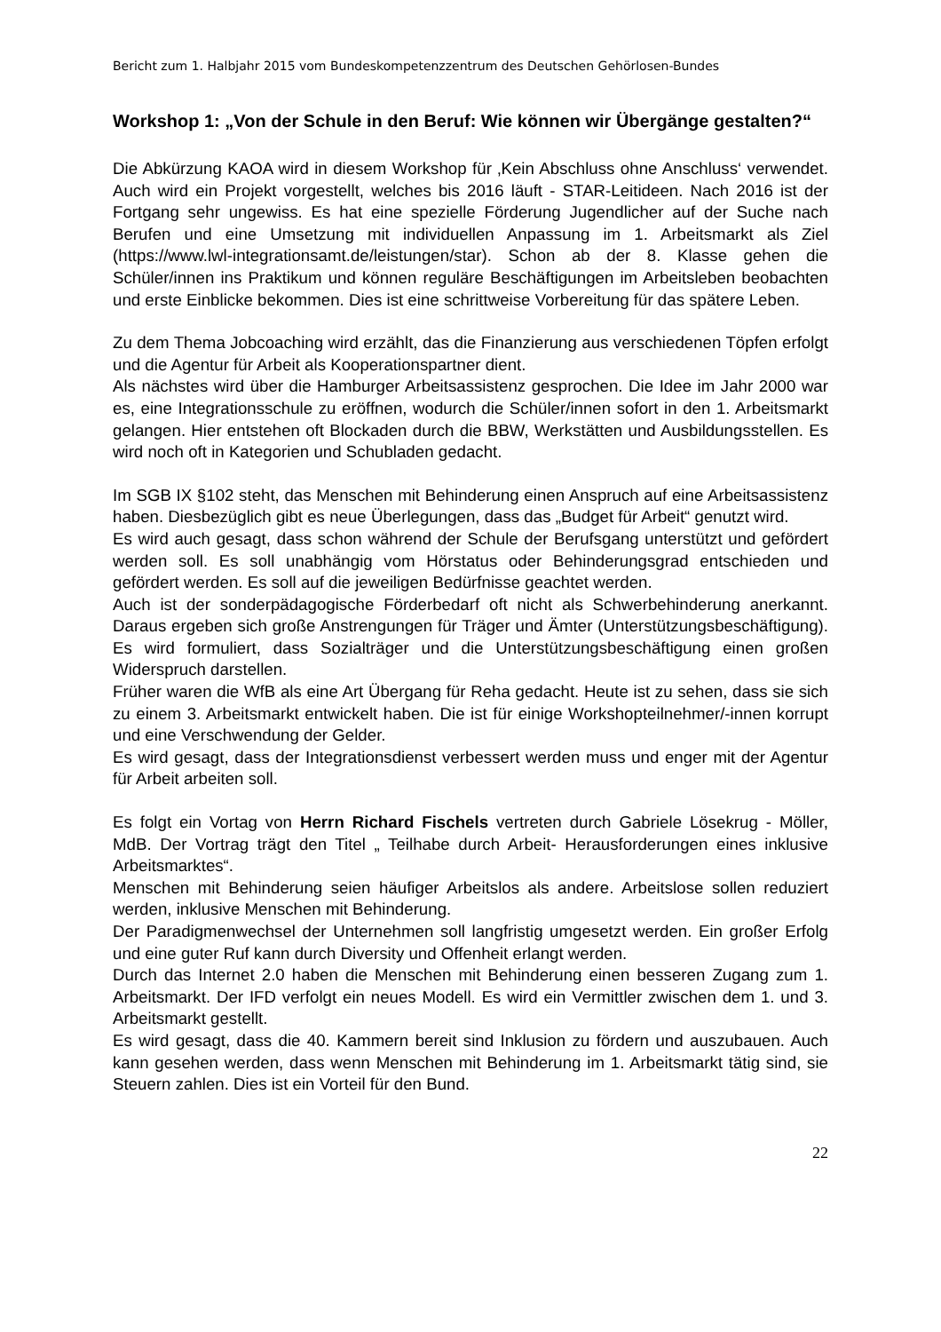Bericht zum 1. Halbjahr 2015 vom Bundeskompetenzzentrum des Deutschen Gehörlosen-Bundes
Workshop 1: „Von der Schule in den Beruf: Wie können wir Übergänge gestalten?“
Die Abkürzung KAOA wird in diesem Workshop für ‚Kein Abschluss ohne Anschluss‘ verwendet. Auch wird ein Projekt vorgestellt, welches bis 2016 läuft - STAR-Leitideen. Nach 2016 ist der Fortgang sehr ungewiss. Es hat eine spezielle Förderung Jugendlicher auf der Suche nach Berufen und eine Umsetzung mit individuellen Anpassung im 1. Arbeitsmarkt als Ziel (https://www.lwl-integrationsamt.de/leistungen/star). Schon ab der 8. Klasse gehen die Schüler/innen ins Praktikum und können reguläre Beschäftigungen im Arbeitsleben beobachten und erste Einblicke bekommen. Dies ist eine schrittweise Vorbereitung für das spätere Leben.
Zu dem Thema Jobcoaching wird erzählt, das die Finanzierung aus verschiedenen Töpfen erfolgt und die Agentur für Arbeit als Kooperationspartner dient.
Als nächstes wird über die Hamburger Arbeitsassistenz gesprochen. Die Idee im Jahr 2000 war es, eine Integrationsschule zu eröffnen, wodurch die Schüler/innen sofort in den 1. Arbeitsmarkt gelangen. Hier entstehen oft Blockaden durch die BBW, Werkstätten und Ausbildungsstellen. Es wird noch oft in Kategorien und Schubladen gedacht.
Im SGB IX §102 steht, das Menschen mit Behinderung einen Anspruch auf eine Arbeitsassistenz haben. Diesbezüglich gibt es neue Überlegungen, dass das „Budget für Arbeit“ genutzt wird.
Es wird auch gesagt, dass schon während der Schule der Berufsgang unterstützt und gefördert werden soll. Es soll unabhängig vom Hörstatus oder Behinderungsgrad entschieden und gefördert werden. Es soll auf die jeweiligen Bedürfnisse geachtet werden.
Auch ist der sonderpädagogische Förderbedarf oft nicht als Schwerbehinderung anerkannt. Daraus ergeben sich große Anstrengungen für Träger und Ämter (Unterstützungsbeschäftigung). Es wird formuliert, dass Sozialträger und die Unterstützungsbeschäftigung einen großen Widerspruch darstellen.
Früher waren die WfB als eine Art Übergang für Reha gedacht. Heute ist zu sehen, dass sie sich zu einem 3. Arbeitsmarkt entwickelt haben. Die ist für einige Workshopteilnehmer/-innen korrupt und eine Verschwendung der Gelder.
Es wird gesagt, dass der Integrationsdienst verbessert werden muss und enger mit der Agentur für Arbeit arbeiten soll.
Es folgt ein Vortag von Herrn Richard Fischels vertreten durch Gabriele Lösekrug - Möller, MdB. Der Vortrag trägt den Titel „ Teilhabe durch Arbeit- Herausforderungen eines inklusive Arbeitsmarktes“.
Menschen mit Behinderung seien häufiger Arbeitslos als andere. Arbeitslose sollen reduziert werden, inklusive Menschen mit Behinderung.
Der Paradigmenwechsel der Unternehmen soll langfristig umgesetzt werden. Ein großer Erfolg und eine guter Ruf kann durch Diversity und Offenheit erlangt werden.
Durch das Internet 2.0 haben die Menschen mit Behinderung einen besseren Zugang zum 1. Arbeitsmarkt. Der IFD verfolgt ein neues Modell. Es wird ein Vermittler zwischen dem 1. und 3. Arbeitsmarkt gestellt.
Es wird gesagt, dass die 40. Kammern bereit sind Inklusion zu fördern und auszubauen. Auch kann gesehen werden, dass wenn Menschen mit Behinderung im 1. Arbeitsmarkt tätig sind, sie Steuern zahlen. Dies ist ein Vorteil für den Bund.
22